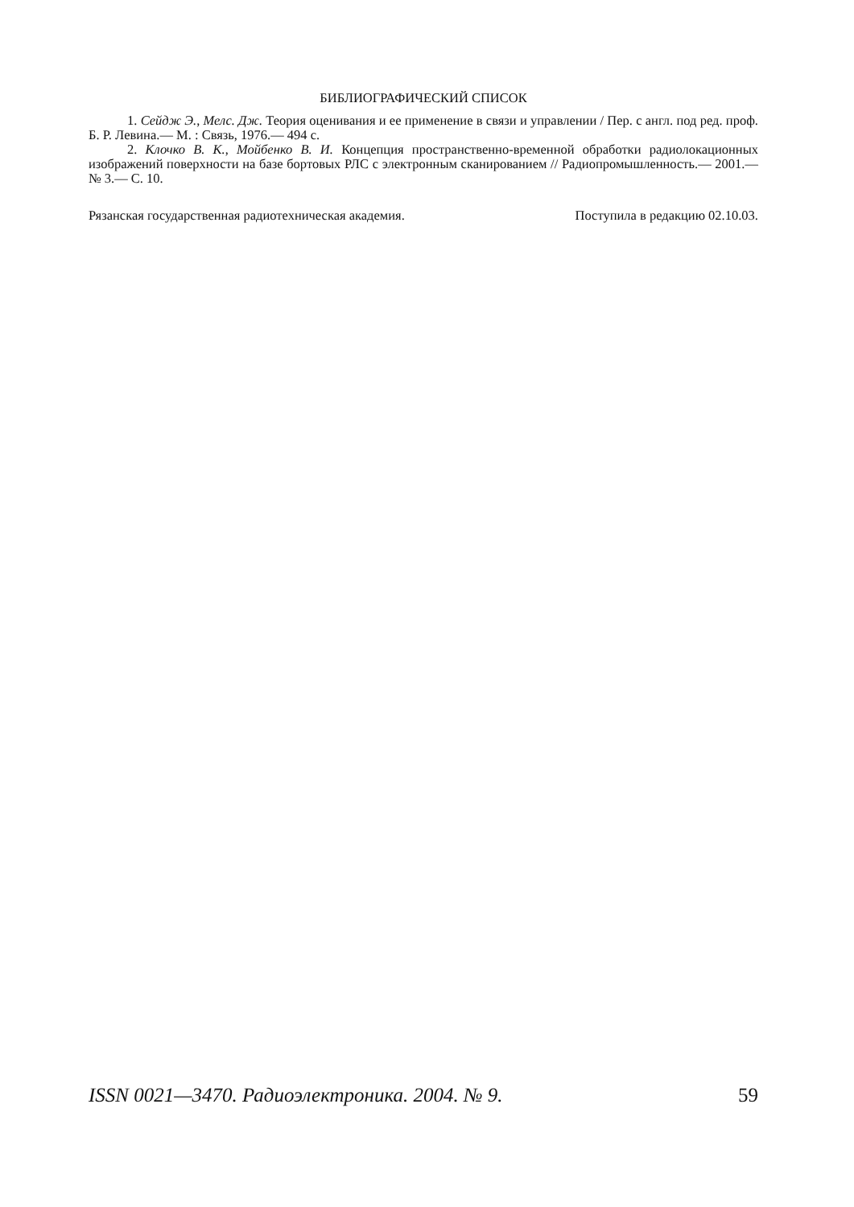БИБЛИОГРАФИЧЕСКИЙ СПИСОК
1. Сейдж Э., Мелс. Дж. Теория оценивания и ее применение в связи и управлении / Пер. с англ. под ред. проф. Б. Р. Левина.— М. : Связь, 1976.— 494 с.
2. Клочко В. К., Мойбенко В. И. Концепция пространственно-временной обработки радиолокационных изображений поверхности на базе бортовых РЛС с электронным сканированием // Радиопромышленность.— 2001.— № 3.— С. 10.
Рязанская государственная радиотехническая академия. Поступила в редакцию 02.10.03.
ISSN 0021—3470. Радиоэлектроника. 2004. № 9. 59